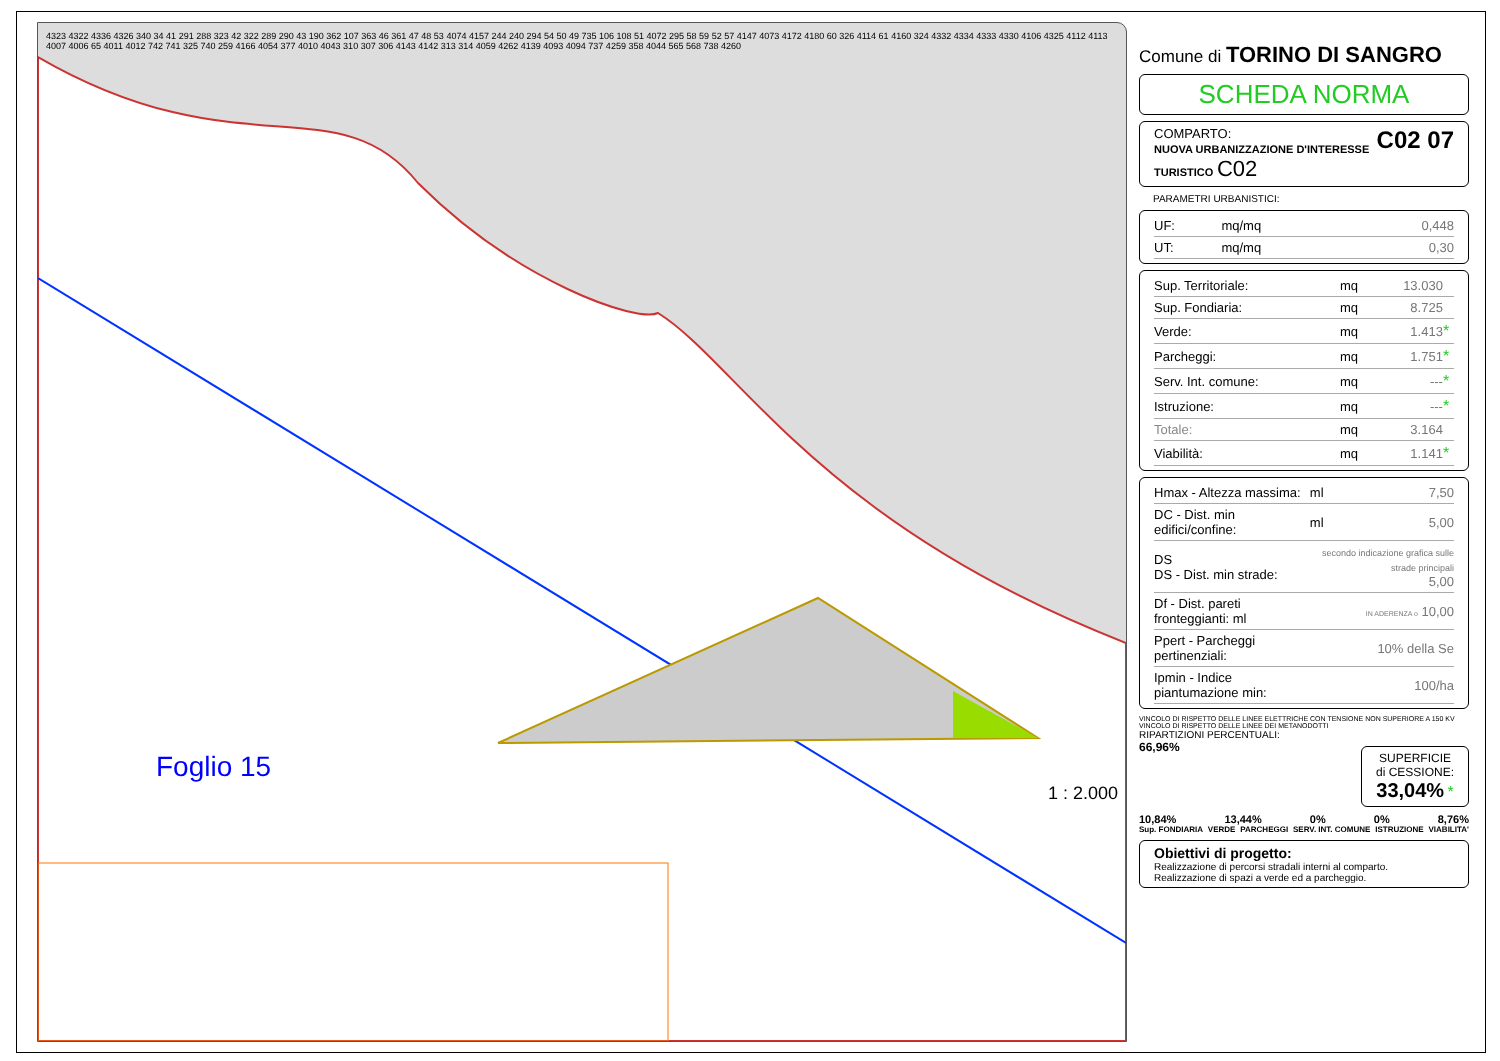4323 4322 4336 4326 340 34 41 291 288 323 42 322 289 290 43 190 362 107 363 46 361 47 48 53 4074 4157 244 240 294 54 50 49 735 106 108 51 4072 295 58 59 52 57 4147 4073 4172 4180 60 326 4114 61 4160 324 4332 4334 4333 4330 4106 4325 4112 4113 4007 4006 65 4011 4012 742 741 325 740 259 4166 4054 377 4010 4043 310 307 306 4143 4142 313 314 4059 4262 4139 4093 4094 737 4259 358 4044 565 568 738 4260
Foglio 15
1 : 2.000
Comune di TORINO DI SANGRO
SCHEDA NORMA
COMPARTO: C02 07
NUOVA URBANIZZAZIONE D'INTERESSE TURISTICO C02
PARAMETRI URBANISTICI:
| UF: | mq/mq | 0,448 |
| UT: | mq/mq | 0,30 |
| Sup. Territoriale: | mq | 13.030 | |
| Sup. Fondiaria: | mq | 8.725 | |
| Verde: | mq | 1.413 | * |
| Parcheggi: | mq | 1.751 | * |
| Serv. Int. comune: | mq | --- | * |
| Istruzione: | mq | --- | * |
| Totale: | mq | 3.164 | |
| Viabilità: | mq | 1.141 | * |
| Hmax - Altezza massima: | ml | 7,50 |
| DC - Dist. min edifici/confine: | ml | 5,00 |
| DS DS - Dist. min strade: | secondo indicazione grafica sulle strade principali 5,00 | |
| Df - Dist. pareti fronteggianti: ml | IN ADERENZA o 10,00 | |
| Ppert - Parcheggi pertinenziali: | 10% della Se | |
| Ipmin - Indice piantumazione min: | 100/ha | |
VINCOLO DI RISPETTO DELLE LINEE ELETTRICHE CON TENSIONE NON SUPERIORE A 150 KV
VINCOLO DI RISPETTO DELLE LINEE DEI METANODOTTI
RIPARTIZIONI PERCENTUALI:
66,96%
SUPERFICIE
di CESSIONE:
33,04% *
10,84% 13,44% 0% 0% 8,76%
Sup. FONDIARIA VERDE PARCHEGGI SERV. INT. COMUNE ISTRUZIONE VIABILITA'
Obiettivi di progetto:
Realizzazione di percorsi stradali interni al comparto.
Realizzazione di spazi a verde ed a parcheggio.